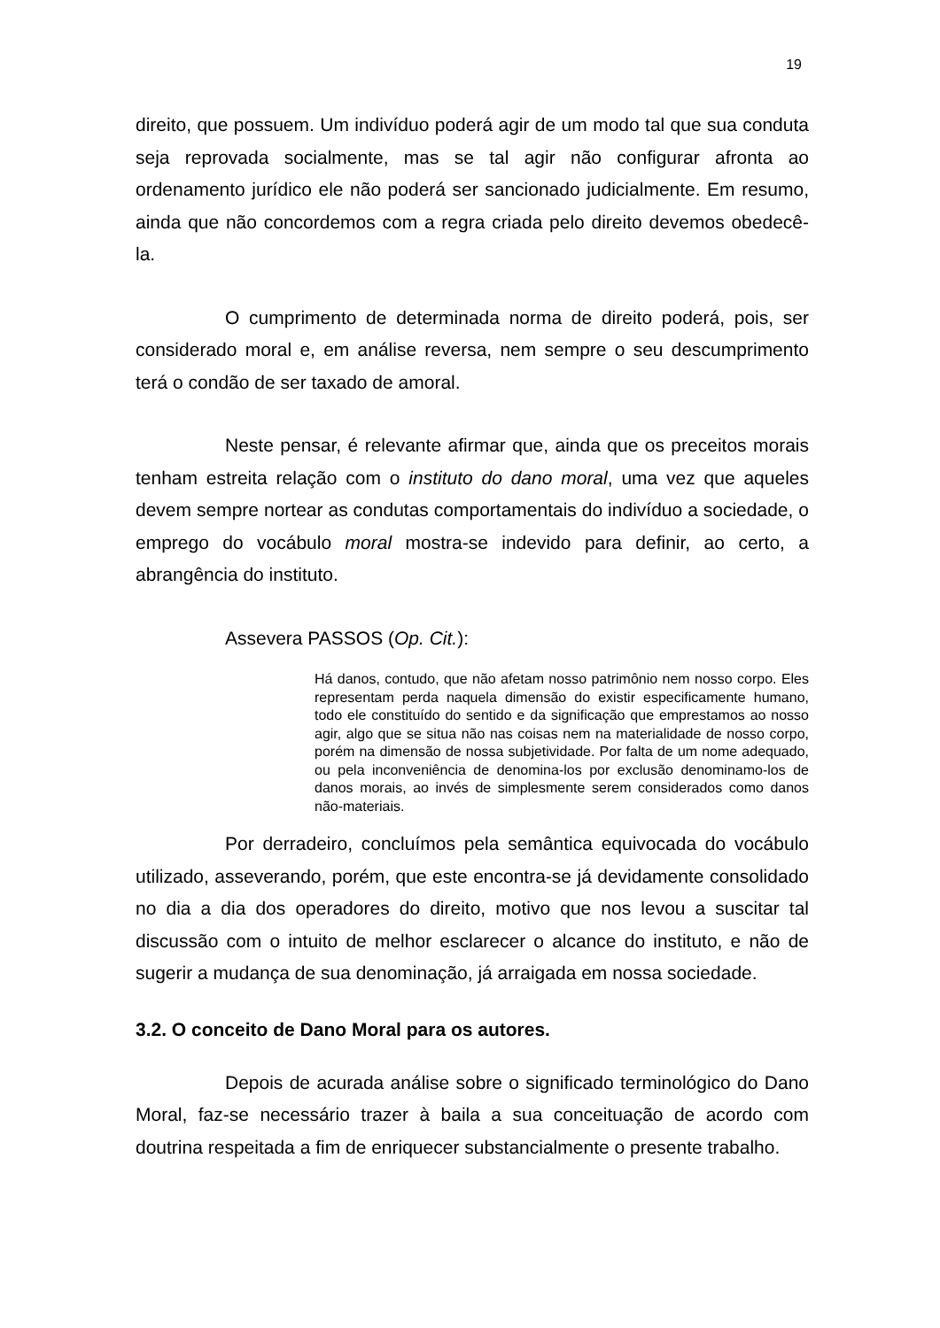19
direito, que possuem. Um indivíduo poderá agir de um modo tal que sua conduta seja reprovada socialmente, mas se tal agir não configurar afronta ao ordenamento jurídico ele não poderá ser sancionado judicialmente. Em resumo, ainda que não concordemos com a regra criada pelo direito devemos obedecê-la.
O cumprimento de determinada norma de direito poderá, pois, ser considerado moral e, em análise reversa, nem sempre o seu descumprimento terá o condão de ser taxado de amoral.
Neste pensar, é relevante afirmar que, ainda que os preceitos morais tenham estreita relação com o instituto do dano moral, uma vez que aqueles devem sempre nortear as condutas comportamentais do indivíduo a sociedade, o emprego do vocábulo moral mostra-se indevido para definir, ao certo, a abrangência do instituto.
Assevera PASSOS (Op. Cit.):
Há danos, contudo, que não afetam nosso patrimônio nem nosso corpo. Eles representam perda naquela dimensão do existir especificamente humano, todo ele constituído do sentido e da significação que emprestamos ao nosso agir, algo que se situa não nas coisas nem na materialidade de nosso corpo, porém na dimensão de nossa subjetividade. Por falta de um nome adequado, ou pela inconveniência de denomina-los por exclusão denominamo-los de danos morais, ao invés de simplesmente serem considerados como danos não-materiais.
Por derradeiro, concluímos pela semântica equivocada do vocábulo utilizado, asseverando, porém, que este encontra-se já devidamente consolidado no dia a dia dos operadores do direito, motivo que nos levou a suscitar tal discussão com o intuito de melhor esclarecer o alcance do instituto, e não de sugerir a mudança de sua denominação, já arraigada em nossa sociedade.
3.2. O conceito de Dano Moral para os autores.
Depois de acurada análise sobre o significado terminológico do Dano Moral, faz-se necessário trazer à baila a sua conceituação de acordo com doutrina respeitada a fim de enriquecer substancialmente o presente trabalho.